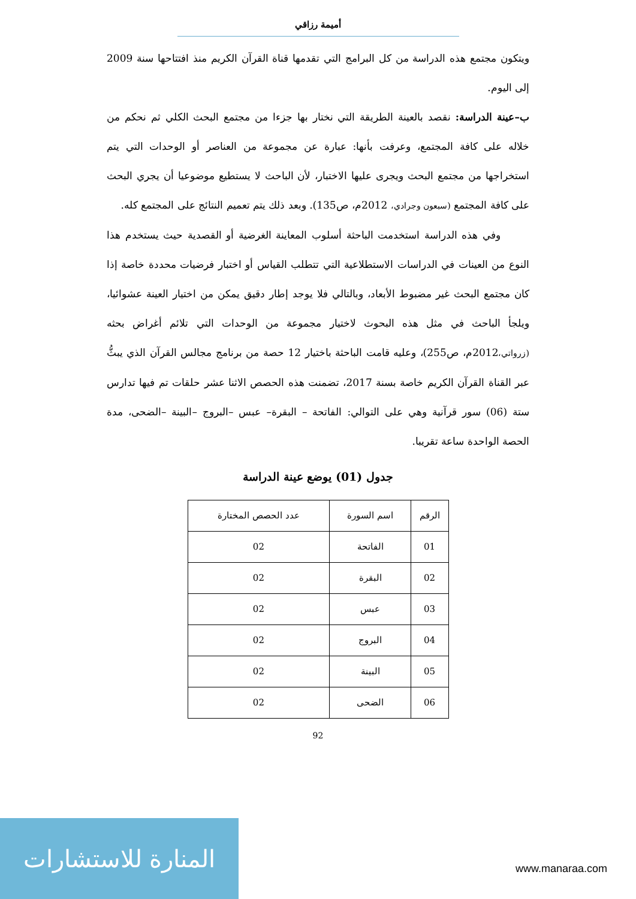أميمة رزاقي
ويتكون مجتمع هذه الدراسة من كل البرامج التي تقدمها قناة القرآن الكريم منذ افتتاحها سنة 2009 إلى اليوم.
ب–عينة الدراسة: نقصد بالعينة الطريقة التي نختار بها جزءا من مجتمع البحث الكلي ثم نحكم من خلاله على كافة المجتمع، وعرفت بأنها: عبارة عن مجموعة من العناصر أو الوحدات التي يتم استخراجها من مجتمع البحث ويجرى عليها الاختبار، لأن الباحث لا يستطيع موضوعيا أن يجري البحث على كافة المجتمع (سبعون وجرادي، 2012م، ص135). وبعد ذلك يتم تعميم النتائج على المجتمع كله.
وفي هذه الدراسة استخدمت الباحثة أسلوب المعاينة الغرضية أو القصدية حيث يستخدم هذا النوع من العينات في الدراسات الاستطلاعية التي تتطلب القياس أو اختبار فرضيات محددة خاصة إذا كان مجتمع البحث غير مضبوط الأبعاد، وبالتالي فلا يوجد إطار دقيق يمكن من اختيار العينة عشوائيا، ويلجأ الباحث في مثل هذه البحوث لاختيار مجموعة من الوحدات التي تلائم أغراض بحثه (زرواتي،2012م، ص255)، وعليه قامت الباحثة باختيار 12 حصة من برنامج مجالس القرآن الذي يبثُّ عبر القناة القرآن الكريم خاصة بسنة 2017، تضمنت هذه الحصص الاثنا عشر حلقات تم فيها تدارس ستة (06) سور قرآنية وهي على التوالي: الفاتحة – البقرة– عبس –البروج –البينة –الضحى، مدة الحصة الواحدة ساعة تقريبا.
جدول (01) يوضع عينة الدراسة
| الرقم | اسم السورة | عدد الحصص المختارة |
| --- | --- | --- |
| 01 | الفاتحة | 02 |
| 02 | البقرة | 02 |
| 03 | عبس | 02 |
| 04 | البروج | 02 |
| 05 | البينة | 02 |
| 06 | الضحى | 02 |
92
المنارة للاستشارات
www.manaraa.com